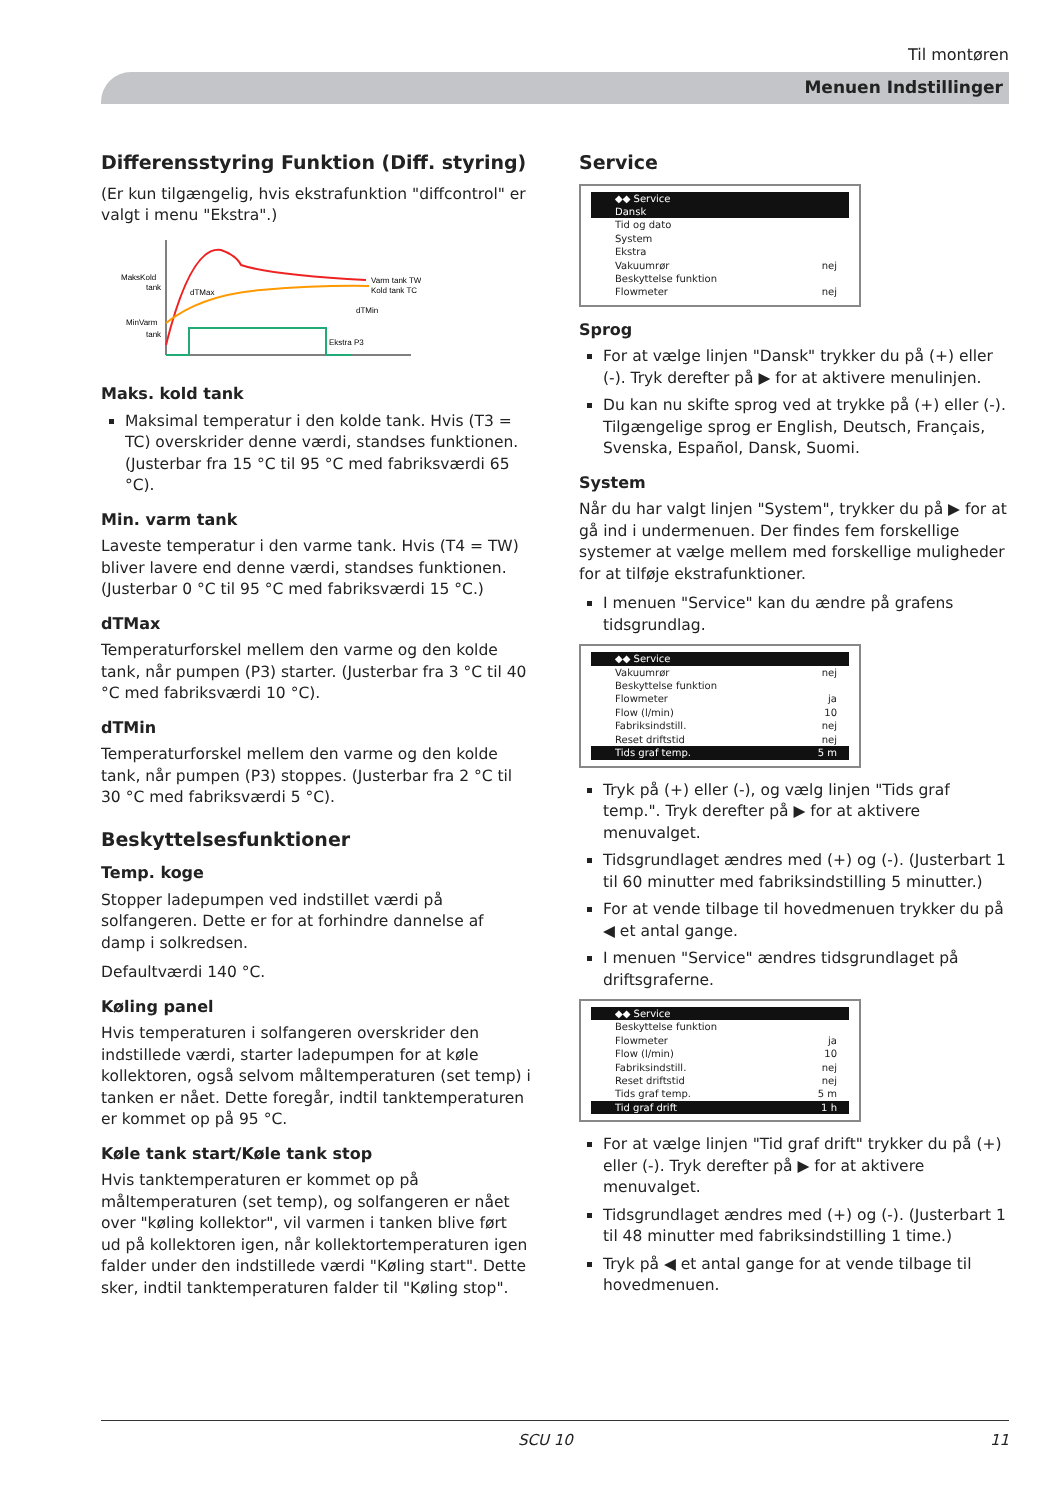Til montøren
Menuen Indstillinger
Differensstyring Funktion (Diff. styring)
(Er kun tilgængelig, hvis ekstrafunktion "diffcontrol" er valgt i menu "Ekstra".)
MaksKold
tank
MinVarm
tank
dTMax
Varm tank TW
Kold tank TC
dTMin
Ekstra P3
Maks. kold tank
Maksimal temperatur i den kolde tank. Hvis (T3 = TC) overskrider denne værdi, standses funktionen. (Justerbar fra 15 °C til 95 °C med fabriksværdi 65 °C).
Min. varm tank
Laveste temperatur i den varme tank. Hvis (T4 = TW) bliver lavere end denne værdi, standses funktionen. (Justerbar 0 °C til 95 °C med fabriksværdi 15 °C.)
dTMax
Temperaturforskel mellem den varme og den kolde tank, når pumpen (P3) starter. (Justerbar fra 3 °C til 40 °C med fabriksværdi 10 °C).
dTMin
Temperaturforskel mellem den varme og den kolde tank, når pumpen (P3) stoppes. (Justerbar fra 2 °C til 30 °C med fabriksværdi 5 °C).
Beskyttelsesfunktioner
Temp. koge
Stopper ladepumpen ved indstillet værdi på solfangeren. Dette er for at forhindre dannelse af damp i solkredsen.
Defaultværdi 140 °C.
Køling panel
Hvis temperaturen i solfangeren overskrider den indstillede værdi, starter ladepumpen for at køle kollektoren, også selvom måltemperaturen (set temp) i tanken er nået. Dette foregår, indtil tanktemperaturen er kommet op på 95 °C.
Køle tank start/Køle tank stop
Hvis tanktemperaturen er kommet op på måltemperaturen (set temp), og solfangeren er nået over "køling kollektor", vil varmen i tanken blive ført ud på kollektoren igen, når kollektortemperaturen igen falder under den indstillede værdi "Køling start". Dette sker, indtil tanktemperaturen falder til "Køling stop".
Service
◆◆ Service
Dansk
Tid og dato
System
Ekstra
Vakuumrør nej
Beskyttelse funktion
Flowmeter nej
Sprog
For at vælge linjen "Dansk" trykker du på (+) eller (-). Tryk derefter på ▶ for at aktivere menulinjen.
Du kan nu skifte sprog ved at trykke på (+) eller (-). Tilgængelige sprog er English, Deutsch, Français, Svenska, Español, Dansk, Suomi.
System
Når du har valgt linjen "System", trykker du på ▶ for at gå ind i undermenuen. Der findes fem forskellige systemer at vælge mellem med forskellige muligheder for at tilføje ekstrafunktioner.
I menuen "Service" kan du ændre på grafens tidsgrundlag.
◆◆ Service
Vakuumrør nej
Beskyttelse funktion
Flowmeter ja
Flow (l/min) 10
Fabriksindstill. nej
Reset driftstid nej
Tids graf temp. 5 m
Tryk på (+) eller (-), og vælg linjen "Tids graf temp.". Tryk derefter på ▶ for at aktivere menuvalget.
Tidsgrundlaget ændres med (+) og (-). (Justerbart 1 til 60 minutter med fabriksindstilling 5 minutter.)
For at vende tilbage til hovedmenuen trykker du på ◀ et antal gange.
I menuen "Service" ændres tidsgrundlaget på driftsgraferne.
◆◆ Service
Beskyttelse funktion
Flowmeter ja
Flow (l/min) 10
Fabriksindstill. nej
Reset driftstid nej
Tids graf temp. 5 m
Tid graf drift 1 h
For at vælge linjen "Tid graf drift" trykker du på (+) eller (-). Tryk derefter på ▶ for at aktivere menuvalget.
Tidsgrundlaget ændres med (+) og (-). (Justerbart 1 til 48 minutter med fabriksindstilling 1 time.)
Tryk på ◀ et antal gange for at vende tilbage til hovedmenuen.
SCU 10 11